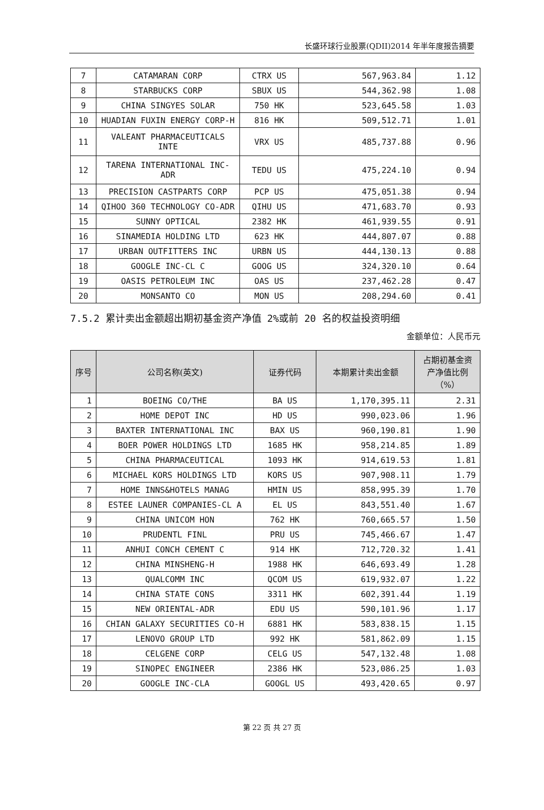长盛环球行业股票(QDII)2014 年半年度报告摘要
| 7 | CATAMARAN CORP | CTRX US | 567,963.84 | 1.12 |
| 8 | STARBUCKS CORP | SBUX US | 544,362.98 | 1.08 |
| 9 | CHINA SINGYES SOLAR | 750 HK | 523,645.58 | 1.03 |
| 10 | HUADIAN FUXIN ENERGY CORP-H | 816 HK | 509,512.71 | 1.01 |
| 11 | VALEANT PHARMACEUTICALS INTE | VRX US | 485,737.88 | 0.96 |
| 12 | TARENA INTERNATIONAL INC-ADR | TEDU US | 475,224.10 | 0.94 |
| 13 | PRECISION CASTPARTS CORP | PCP US | 475,051.38 | 0.94 |
| 14 | QIHOO 360 TECHNOLOGY CO-ADR | QIHU US | 471,683.70 | 0.93 |
| 15 | SUNNY OPTICAL | 2382 HK | 461,939.55 | 0.91 |
| 16 | SINAMEDIA HOLDING LTD | 623 HK | 444,807.07 | 0.88 |
| 17 | URBAN OUTFITTERS INC | URBN US | 444,130.13 | 0.88 |
| 18 | GOOGLE INC-CL C | GOOG US | 324,320.10 | 0.64 |
| 19 | OASIS PETROLEUM INC | OAS US | 237,462.28 | 0.47 |
| 20 | MONSANTO CO | MON US | 208,294.60 | 0.41 |
7.5.2 累计卖出金额超出期初基金资产净值 2%或前 20 名的权益投资明细
金额单位：人民币元
| 序号 | 公司名称(英文) | 证券代码 | 本期累计卖出金额 | 占期初基金资产净值比例（%） |
| --- | --- | --- | --- | --- |
| 1 | BOEING CO/THE | BA US | 1,170,395.11 | 2.31 |
| 2 | HOME DEPOT INC | HD US | 990,023.06 | 1.96 |
| 3 | BAXTER INTERNATIONAL INC | BAX US | 960,190.81 | 1.90 |
| 4 | BOER POWER HOLDINGS LTD | 1685 HK | 958,214.85 | 1.89 |
| 5 | CHINA PHARMACEUTICAL | 1093 HK | 914,619.53 | 1.81 |
| 6 | MICHAEL KORS HOLDINGS LTD | KORS US | 907,908.11 | 1.79 |
| 7 | HOME INNS&HOTELS MANAG | HMIN US | 858,995.39 | 1.70 |
| 8 | ESTEE LAUNER COMPANIES-CL A | EL US | 843,551.40 | 1.67 |
| 9 | CHINA UNICOM HON | 762 HK | 760,665.57 | 1.50 |
| 10 | PRUDENTL FINL | PRU US | 745,466.67 | 1.47 |
| 11 | ANHUI CONCH CEMENT C | 914 HK | 712,720.32 | 1.41 |
| 12 | CHINA MINSHENG-H | 1988 HK | 646,693.49 | 1.28 |
| 13 | QUALCOMM INC | QCOM US | 619,932.07 | 1.22 |
| 14 | CHINA STATE CONS | 3311 HK | 602,391.44 | 1.19 |
| 15 | NEW ORIENTAL-ADR | EDU US | 590,101.96 | 1.17 |
| 16 | CHIAN GALAXY SECURITIES CO-H | 6881 HK | 583,838.15 | 1.15 |
| 17 | LENOVO GROUP LTD | 992 HK | 581,862.09 | 1.15 |
| 18 | CELGENE CORP | CELG US | 547,132.48 | 1.08 |
| 19 | SINOPEC ENGINEER | 2386 HK | 523,086.25 | 1.03 |
| 20 | GOOGLE INC-CLA | GOOGL US | 493,420.65 | 0.97 |
第 22 页 共 27 页